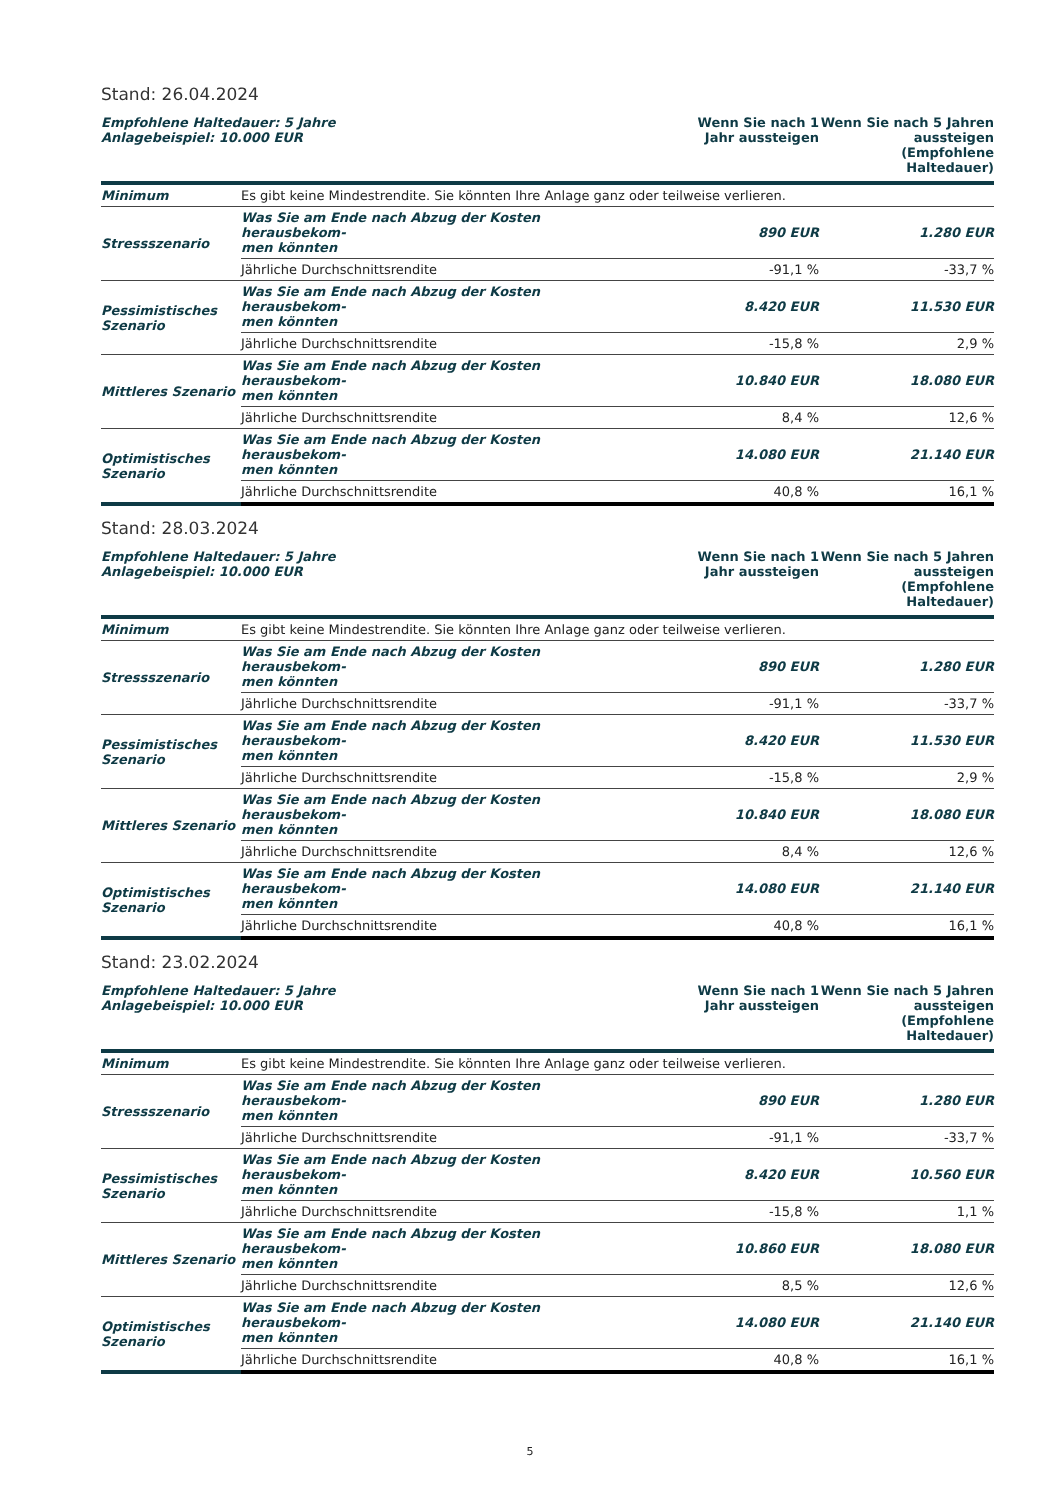Stand: 26.04.2024
| Empfohlene Haltedauer: 5 Jahre Anlagebeispiel: 10.000 EUR | | Wenn Sie nach 1 Jahr aussteigen | Wenn Sie nach 5 Jahren aussteigen (Empfohlene Haltedauer) |
| --- | --- | --- | --- |
| Minimum | Es gibt keine Mindestrendite. Sie könnten Ihre Anlage ganz oder teilweise verlieren. | | |
| Stressszenario | Was Sie am Ende nach Abzug der Kosten herausbekom- men könnten | 890 EUR | 1.280 EUR |
| | Jährliche Durchschnittsrendite | -91,1 % | -33,7 % |
| Pessimistisches Szenario | Was Sie am Ende nach Abzug der Kosten herausbekom- men könnten | 8.420 EUR | 11.530 EUR |
| | Jährliche Durchschnittsrendite | -15,8 % | 2,9 % |
| Mittleres Szenario | Was Sie am Ende nach Abzug der Kosten herausbekom- men könnten | 10.840 EUR | 18.080 EUR |
| | Jährliche Durchschnittsrendite | 8,4 % | 12,6 % |
| Optimistisches Szenario | Was Sie am Ende nach Abzug der Kosten herausbekom- men könnten | 14.080 EUR | 21.140 EUR |
| | Jährliche Durchschnittsrendite | 40,8 % | 16,1 % |
Stand: 28.03.2024
| Empfohlene Haltedauer: 5 Jahre Anlagebeispiel: 10.000 EUR | | Wenn Sie nach 1 Jahr aussteigen | Wenn Sie nach 5 Jahren aussteigen (Empfohlene Haltedauer) |
| --- | --- | --- | --- |
| Minimum | Es gibt keine Mindestrendite. Sie könnten Ihre Anlage ganz oder teilweise verlieren. | | |
| Stressszenario | Was Sie am Ende nach Abzug der Kosten herausbekom- men könnten | 890 EUR | 1.280 EUR |
| | Jährliche Durchschnittsrendite | -91,1 % | -33,7 % |
| Pessimistisches Szenario | Was Sie am Ende nach Abzug der Kosten herausbekom- men könnten | 8.420 EUR | 11.530 EUR |
| | Jährliche Durchschnittsrendite | -15,8 % | 2,9 % |
| Mittleres Szenario | Was Sie am Ende nach Abzug der Kosten herausbekom- men könnten | 10.840 EUR | 18.080 EUR |
| | Jährliche Durchschnittsrendite | 8,4 % | 12,6 % |
| Optimistisches Szenario | Was Sie am Ende nach Abzug der Kosten herausbekom- men könnten | 14.080 EUR | 21.140 EUR |
| | Jährliche Durchschnittsrendite | 40,8 % | 16,1 % |
Stand: 23.02.2024
| Empfohlene Haltedauer: 5 Jahre Anlagebeispiel: 10.000 EUR | | Wenn Sie nach 1 Jahr aussteigen | Wenn Sie nach 5 Jahren aussteigen (Empfohlene Haltedauer) |
| --- | --- | --- | --- |
| Minimum | Es gibt keine Mindestrendite. Sie könnten Ihre Anlage ganz oder teilweise verlieren. | | |
| Stressszenario | Was Sie am Ende nach Abzug der Kosten herausbekom- men könnten | 890 EUR | 1.280 EUR |
| | Jährliche Durchschnittsrendite | -91,1 % | -33,7 % |
| Pessimistisches Szenario | Was Sie am Ende nach Abzug der Kosten herausbekom- men könnten | 8.420 EUR | 10.560 EUR |
| | Jährliche Durchschnittsrendite | -15,8 % | 1,1 % |
| Mittleres Szenario | Was Sie am Ende nach Abzug der Kosten herausbekom- men könnten | 10.860 EUR | 18.080 EUR |
| | Jährliche Durchschnittsrendite | 8,5 % | 12,6 % |
| Optimistisches Szenario | Was Sie am Ende nach Abzug der Kosten herausbekom- men könnten | 14.080 EUR | 21.140 EUR |
| | Jährliche Durchschnittsrendite | 40,8 % | 16,1 % |
5